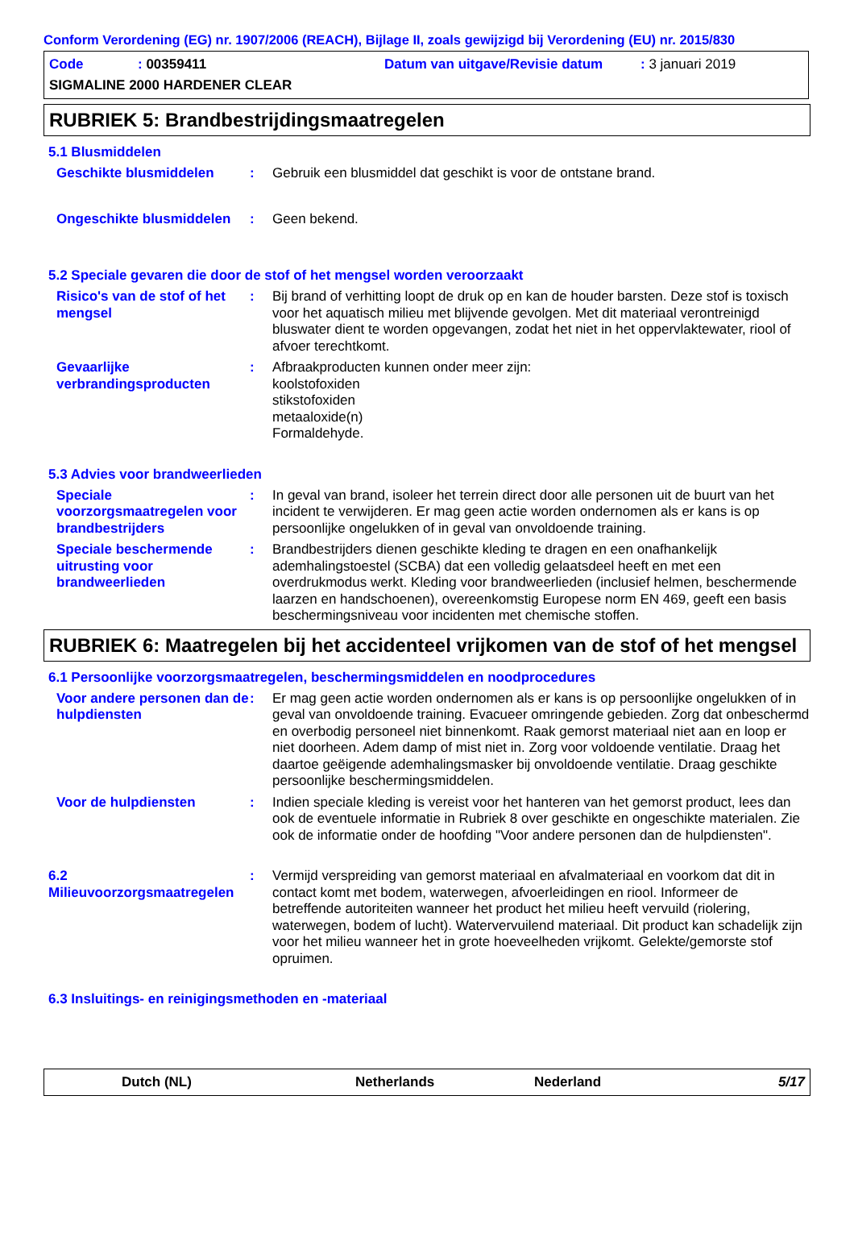Conform Verordening (EG) nr. 1907/2006 (REACH), Bijlage II, zoals gewijzigd bij Verordening (EU) nr. 2015/830
Code: 00359411 Datum van uitgave/Revisie datum: 3 januari 2019
SIGMALINE 2000 HARDENER CLEAR
RUBRIEK 5: Brandbestrijdingsmaatregelen
5.1 Blusmiddelen
Geschikte blusmiddelen : Gebruik een blusmiddel dat geschikt is voor de ontstane brand.
Ongeschikte blusmiddelen
: Geen bekend.
5.2 Speciale gevaren die door de stof of het mengsel worden veroorzaakt
Risico's van de stof of het mengsel
: Bij brand of verhitting loopt de druk op en kan de houder barsten. Deze stof is toxisch voor het aquatisch milieu met blijvende gevolgen. Met dit materiaal verontreinigd bluswater dient te worden opgevangen, zodat het niet in het oppervlaktewater, riool of afvoer terechtkomt.
Gevaarlijke verbrandingsproducten
: Afbraakproducten kunnen onder meer zijn:
koolstofoxiden
stikstofoxiden
metaaloxide(n)
Formaldehyde.
5.3 Advies voor brandweerlieden
Speciale voorzorgsmaatregelen voor brandbestrijders
: In geval van brand, isoleer het terrein direct door alle personen uit de buurt van het incident te verwijderen. Er mag geen actie worden ondernomen als er kans is op persoonlijke ongelukken of in geval van onvoldoende training.
Speciale beschermende uitrusting voor brandweerlieden
: Brandbestrijders dienen geschikte kleding te dragen en een onafhankelijk ademhalingstoestel (SCBA) dat een volledig gelaatsdeel heeft en met een overdrukmodus werkt. Kleding voor brandweerlieden (inclusief helmen, beschermende laarzen en handschoenen), overeenkomstig Europese norm EN 469, geeft een basis beschermingsniveau voor incidenten met chemische stoffen.
RUBRIEK 6: Maatregelen bij het accidenteel vrijkomen van de stof of het mengsel
6.1 Persoonlijke voorzorgsmaatregelen, beschermingsmiddelen en noodprocedures
Voor andere personen dan de hulpdiensten
: Er mag geen actie worden ondernomen als er kans is op persoonlijke ongelukken of in geval van onvoldoende training. Evacueer omringende gebieden. Zorg dat onbeschermd en overbodig personeel niet binnenkomt. Raak gemorst materiaal niet aan en loop er niet doorheen. Adem damp of mist niet in. Zorg voor voldoende ventilatie. Draag het daartoe geëigende ademhalingsmasker bij onvoldoende ventilatie. Draag geschikte persoonlijke beschermingsmiddelen.
Voor de hulpdiensten : Indien speciale kleding is vereist voor het hanteren van het gemorst product, lees dan ook de eventuele informatie in Rubriek 8 over geschikte en ongeschikte materialen. Zie ook de informatie onder de hoofding "Voor andere personen dan de hulpdiensten".
6.2 Milieuvoorzorgsmaatregelen
: Vermijd verspreiding van gemorst materiaal en afvalmateriaal en voorkom dat dit in contact komt met bodem, waterwegen, afvoerleidingen en riool. Informeer de betreffende autoriteiten wanneer het product het milieu heeft vervuild (riolering, waterwegen, bodem of lucht). Watervervuilend materiaal. Dit product kan schadelijk zijn voor het milieu wanneer het in grote hoeveelheden vrijkomt. Gelekte/gemorste stof opruimen.
6.3 Insluitings- en reinigingsmethoden en -materiaal
Dutch (NL) Netherlands Nederland 5/17